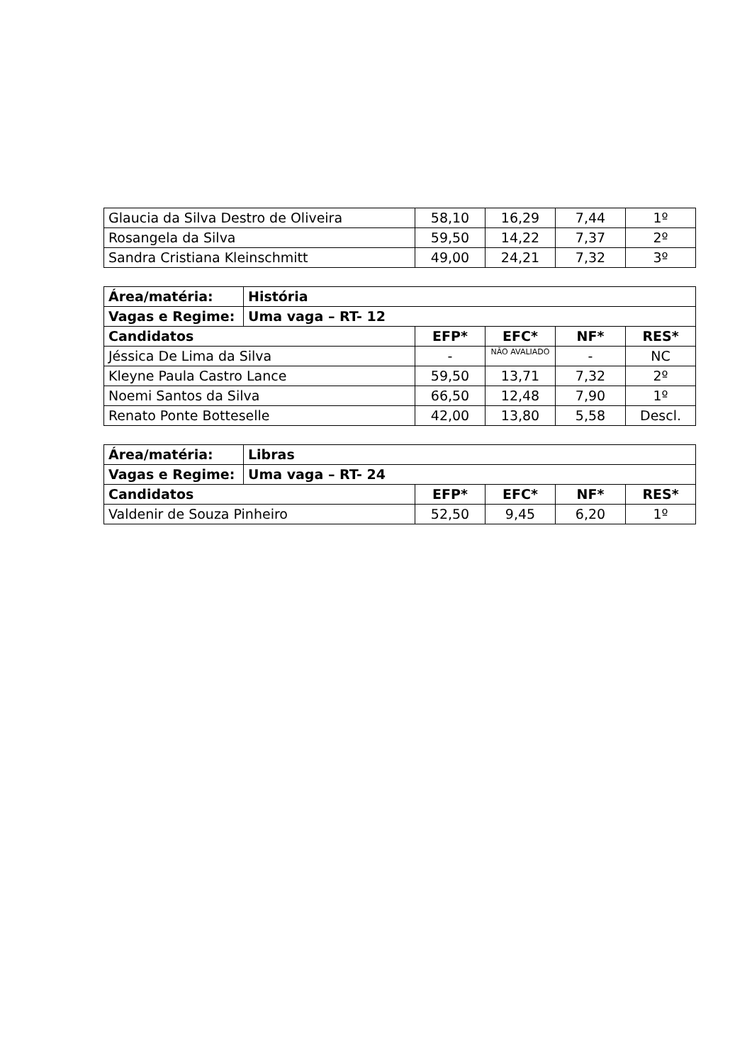| Glaucia da Silva Destro de Oliveira | 58,10 | 16,29 | 7,44 | 1º |
| Rosangela da Silva | 59,50 | 14,22 | 7,37 | 2º |
| Sandra Cristiana Kleinschmitt | 49,00 | 24,21 | 7,32 | 3º |
| Área/matéria: | História | | | | |
| --- | --- | --- | --- | --- | --- |
| Vagas e Regime: | Uma vaga – RT- 12 | | | | |
| Candidatos | | EFP* | EFC* | NF* | RES* |
| Jéssica De Lima da Silva | | - | NÃO AVALIADO | - | NC |
| Kleyne Paula Castro Lance | | 59,50 | 13,71 | 7,32 | 2º |
| Noemi Santos da Silva | | 66,50 | 12,48 | 7,90 | 1º |
| Renato Ponte Botteselle | | 42,00 | 13,80 | 5,58 | Descl. |
| Área/matéria: | Libras | | | | |
| --- | --- | --- | --- | --- | --- |
| Vagas e Regime: | Uma vaga – RT- 24 | | | | |
| Candidatos | | EFP* | EFC* | NF* | RES* |
| Valdenir de Souza Pinheiro | | 52,50 | 9,45 | 6,20 | 1º |